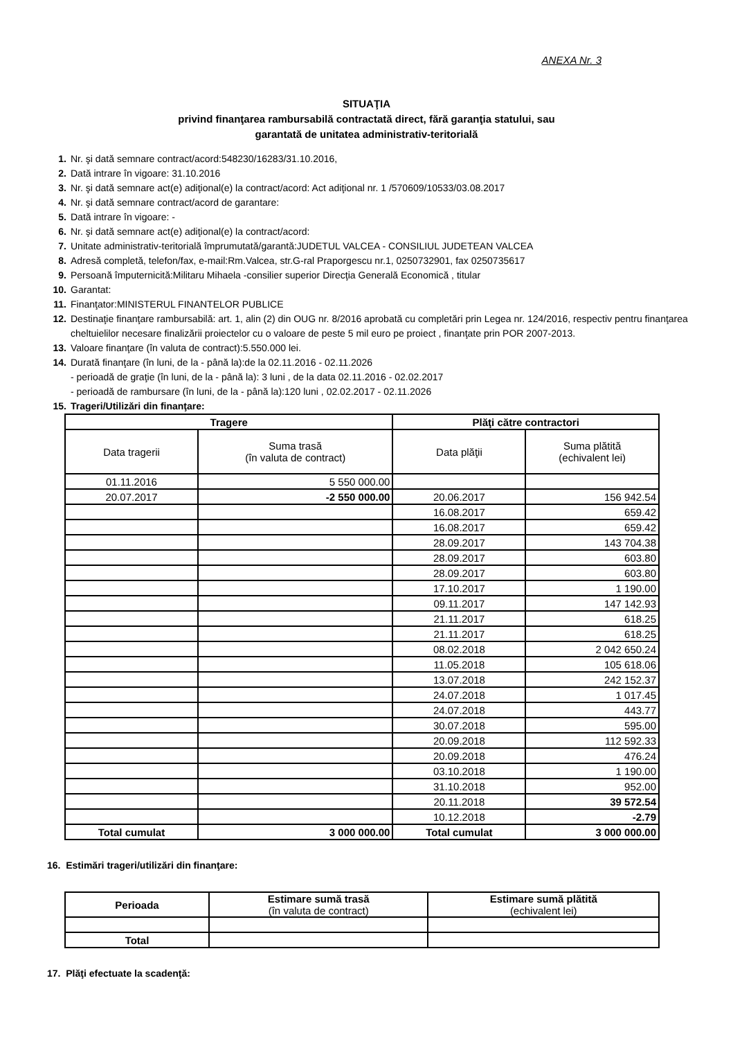ANEXA Nr. 3
SITUAŢIA
privind finanţarea rambursabilă contractată direct, fără garanţia statului, sau
garantată de unitatea administrativ-teritorială
1. Nr. şi dată semnare contract/acord:548230/16283/31.10.2016,
2. Dată intrare în vigoare: 31.10.2016
3. Nr. şi dată semnare act(e) adiţional(e) la contract/acord: Act adiţional nr. 1 /570609/10533/03.08.2017
4. Nr. şi dată semnare contract/acord de garantare:
5. Dată intrare în vigoare: -
6. Nr. şi dată semnare act(e) adiţional(e) la contract/acord:
7. Unitate administrativ-teritorială împrumutată/garantă:JUDETUL VALCEA - CONSILIUL JUDETEAN VALCEA
8. Adresă completă, telefon/fax, e-mail:Rm.Valcea, str.G-ral Praporgescu nr.1, 0250732901, fax 0250735617
9. Persoană împuternicită:Militaru Mihaela -consilier superior Direcţia Generală Economică , titular
10. Garantat:
11. Finanţator:MINISTERUL FINANTELOR PUBLICE
12. Destinaţie finanţare rambursabilă: art. 1, alin (2) din OUG nr. 8/2016 aprobată cu completări prin Legea nr. 124/2016, respectiv pentru finanţarea cheltuielilor necesare finalizării proiectelor cu o valoare de peste 5 mil euro pe proiect , finanţate prin POR 2007-2013.
13. Valoare finanţare (în valuta de contract):5.550.000 lei.
14. Durată finanţare (în luni, de la - până la):de la 02.11.2016 - 02.11.2026
- perioadă de graţie (în luni, de la - până la): 3 luni , de la data 02.11.2016 - 02.02.2017
- perioadă de rambursare (în luni, de la - până la):120 luni , 02.02.2017 - 02.11.2026
15. Trageri/Utilizări din finanţare:
| Tragere | | Plăţi către contractori | |
| --- | --- | --- | --- |
| Data tragerii | Suma trasă (în valuta de contract) | Data plăţii | Suma plătită (echivalent lei) |
| 01.11.2016 | 5 550 000.00 | | |
| 20.07.2017 | -2 550 000.00 | 20.06.2017 | 156 942.54 |
| | | 16.08.2017 | 659.42 |
| | | 16.08.2017 | 659.42 |
| | | 28.09.2017 | 143 704.38 |
| | | 28.09.2017 | 603.80 |
| | | 28.09.2017 | 603.80 |
| | | 17.10.2017 | 1 190.00 |
| | | 09.11.2017 | 147 142.93 |
| | | 21.11.2017 | 618.25 |
| | | 21.11.2017 | 618.25 |
| | | 08.02.2018 | 2 042 650.24 |
| | | 11.05.2018 | 105 618.06 |
| | | 13.07.2018 | 242 152.37 |
| | | 24.07.2018 | 1 017.45 |
| | | 24.07.2018 | 443.77 |
| | | 30.07.2018 | 595.00 |
| | | 20.09.2018 | 112 592.33 |
| | | 20.09.2018 | 476.24 |
| | | 03.10.2018 | 1 190.00 |
| | | 31.10.2018 | 952.00 |
| | | 20.11.2018 | 39 572.54 |
| | | 10.12.2018 | -2.79 |
| Total cumulat | 3 000 000.00 | Total cumulat | 3 000 000.00 |
16. Estimări trageri/utilizări din finanţare:
| Perioada | Estimare sumă trasă (în valuta de contract) | Estimare sumă plătită (echivalent lei) |
| --- | --- | --- |
| Total | | |
17. Plăţi efectuate la scadenţă: